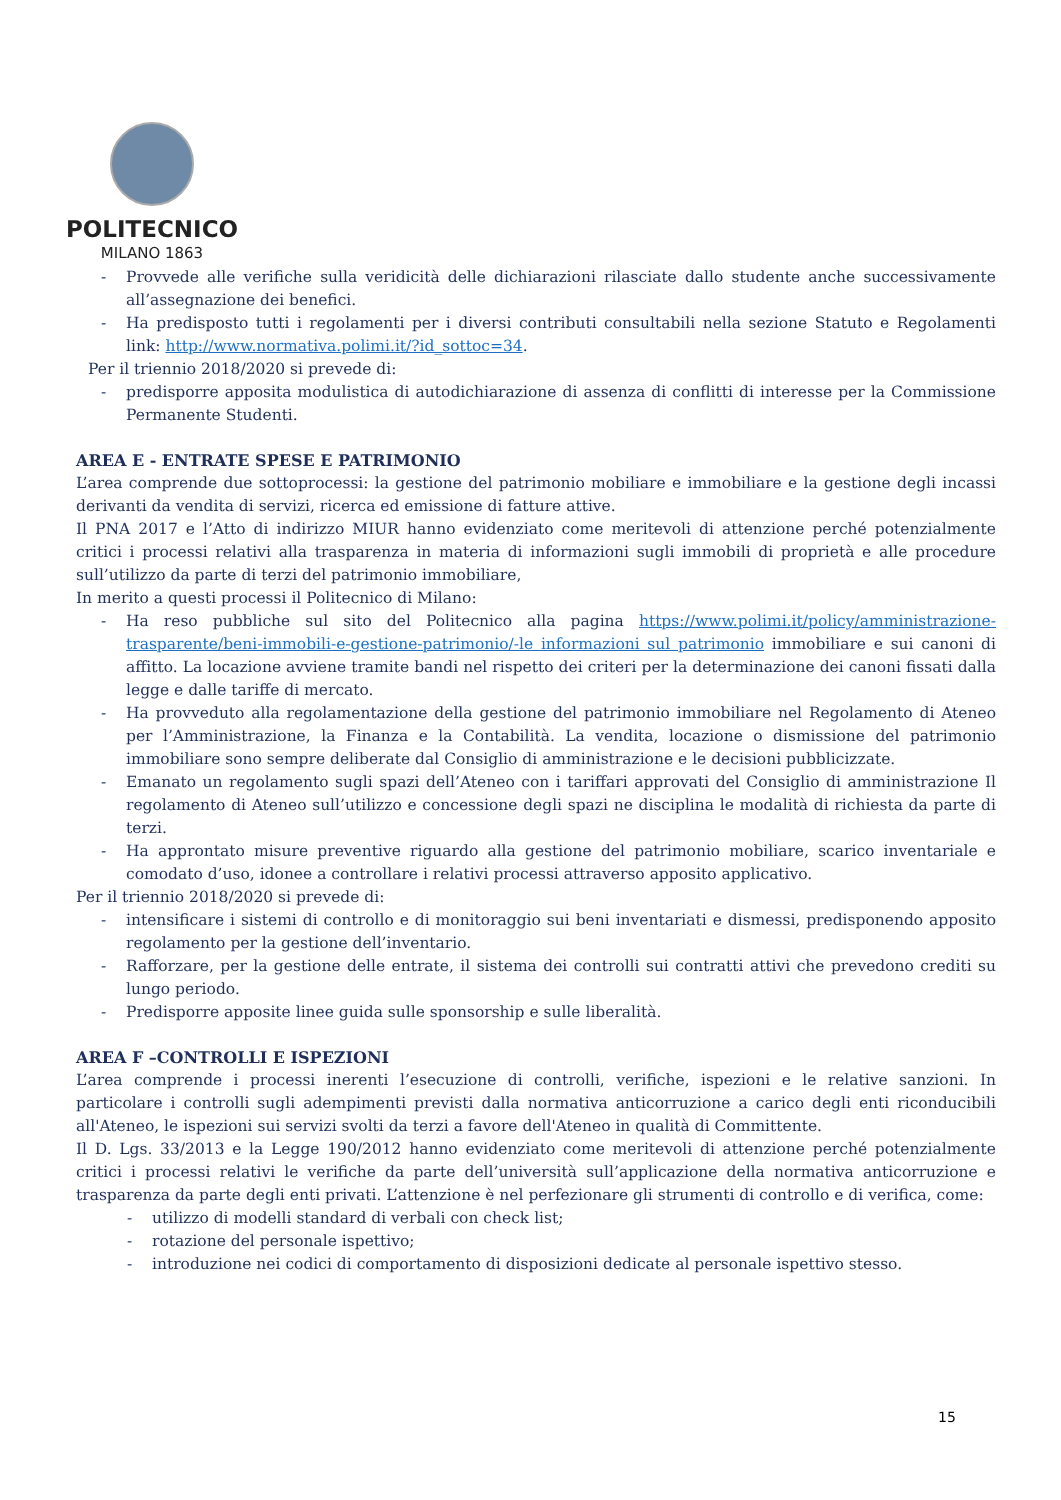POLITECNICO
MILANO 1863
- Provvede alle verifiche sulla veridicità delle dichiarazioni rilasciate dallo studente anche successivamente all’assegnazione dei benefici.
- Ha predisposto tutti i regolamenti per i diversi contributi consultabili nella sezione Statuto e Regolamenti link: http://www.normativa.polimi.it/?id_sottoc=34.
Per il triennio 2018/2020 si prevede di:
- predisporre apposita modulistica di autodichiarazione di assenza di conflitti di interesse per la Commissione Permanente Studenti.
AREA E - ENTRATE SPESE E PATRIMONIO
L’area comprende due sottoprocessi: la gestione del patrimonio mobiliare e immobiliare e la gestione degli incassi derivanti da vendita di servizi, ricerca ed emissione di fatture attive.
Il PNA 2017 e l’Atto di indirizzo MIUR hanno evidenziato come meritevoli di attenzione perché potenzialmente critici i processi relativi alla trasparenza in materia di informazioni sugli immobili di proprietà e alle procedure sull’utilizzo da parte di terzi del patrimonio immobiliare,
In merito a questi processi il Politecnico di Milano:
- Ha reso pubbliche sul sito del Politecnico alla pagina https://www.polimi.it/policy/amministrazione-trasparente/beni-immobili-e-gestione-patrimonio/-le informazioni sul patrimonio immobiliare e sui canoni di affitto. La locazione avviene tramite bandi nel rispetto dei criteri per la determinazione dei canoni fissati dalla legge e dalle tariffe di mercato.
- Ha provveduto alla regolamentazione della gestione del patrimonio immobiliare nel Regolamento di Ateneo per l’Amministrazione, la Finanza e la Contabilità. La vendita, locazione o dismissione del patrimonio immobiliare sono sempre deliberate dal Consiglio di amministrazione e le decisioni pubblicizzate.
- Emanato un regolamento sugli spazi dell’Ateneo con i tariffari approvati del Consiglio di amministrazione Il regolamento di Ateneo sull’utilizzo e concessione degli spazi ne disciplina le modalità di richiesta da parte di terzi.
- Ha approntato misure preventive riguardo alla gestione del patrimonio mobiliare, scarico inventariale e comodato d’uso, idonee a controllare i relativi processi attraverso apposito applicativo.
Per il triennio 2018/2020 si prevede di:
- intensificare i sistemi di controllo e di monitoraggio sui beni inventariati e dismessi, predisponendo apposito regolamento per la gestione dell’inventario.
- Rafforzare, per la gestione delle entrate, il sistema dei controlli sui contratti attivi che prevedono crediti su lungo periodo.
- Predisporre apposite linee guida sulle sponsorship e sulle liberalità.
AREA F –CONTROLLI E ISPEZIONI
L’area comprende i processi inerenti l’esecuzione di controlli, verifiche, ispezioni e le relative sanzioni. In particolare i controlli sugli adempimenti previsti dalla normativa anticorruzione a carico degli enti riconducibili all'Ateneo, le ispezioni sui servizi svolti da terzi a favore dell'Ateneo in qualità di Committente.
Il D. Lgs. 33/2013 e la Legge 190/2012 hanno evidenziato come meritevoli di attenzione perché potenzialmente critici i processi relativi le verifiche da parte dell’università sull’applicazione della normativa anticorruzione e trasparenza da parte degli enti privati. L’attenzione è nel perfezionare gli strumenti di controllo e di verifica, come:
- utilizzo di modelli standard di verbali con check list;
- rotazione del personale ispettivo;
- introduzione nei codici di comportamento di disposizioni dedicate al personale ispettivo stesso.
15